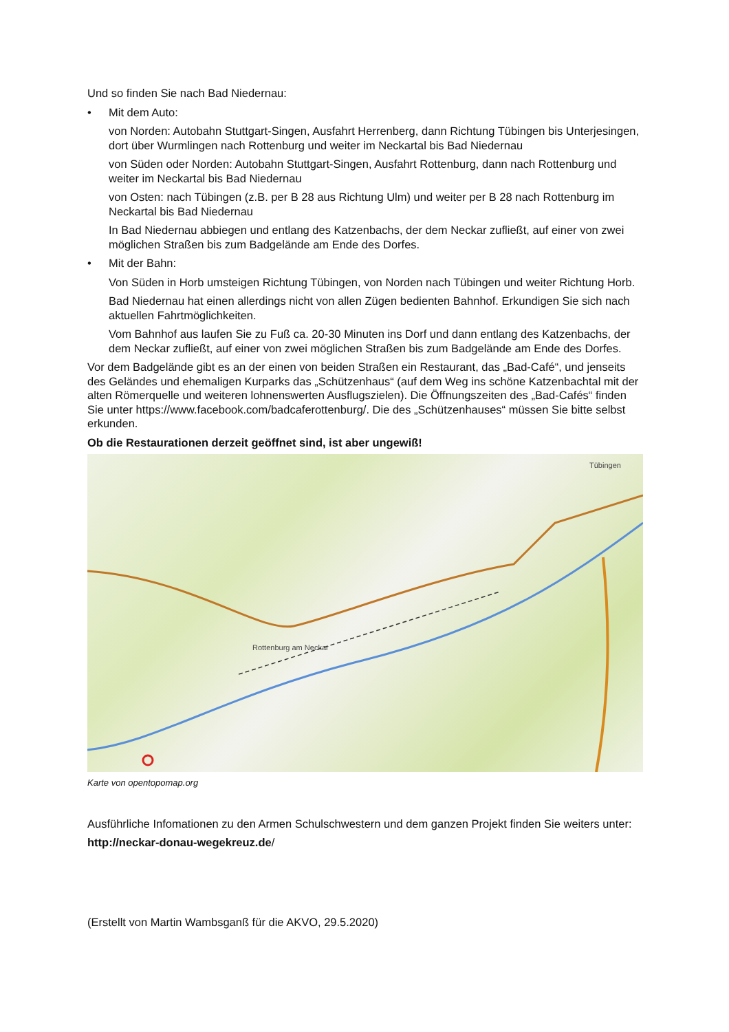Und so finden Sie nach Bad Niedernau:
• Mit dem Auto:
von Norden: Autobahn Stuttgart-Singen, Ausfahrt Herrenberg, dann Richtung Tübingen bis Unterjesingen, dort über Wurmlingen nach Rottenburg und weiter im Neckartal bis Bad Niedernau
von Süden oder Norden: Autobahn Stuttgart-Singen, Ausfahrt Rottenburg, dann nach Rottenburg und weiter im Neckartal bis Bad Niedernau
von Osten: nach Tübingen (z.B. per B 28 aus Richtung Ulm) und weiter per B 28 nach Rottenburg im Neckartal bis Bad Niedernau
In Bad Niedernau abbiegen und entlang des Katzenbachs, der dem Neckar zufließt, auf einer von zwei möglichen Straßen bis zum Badgelände am Ende des Dorfes.
• Mit der Bahn:
Von Süden in Horb umsteigen Richtung Tübingen, von Norden nach Tübingen und weiter Richtung Horb.
Bad Niedernau hat einen allerdings nicht von allen Zügen bedienten Bahnhof. Erkundigen Sie sich nach aktuellen Fahrtmöglichkeiten.
Vom Bahnhof aus laufen Sie zu Fuß ca. 20-30 Minuten ins Dorf und dann entlang des Katzenbachs, der dem Neckar zufließt, auf einer von zwei möglichen Straßen bis zum Badgelände am Ende des Dorfes.
Vor dem Badgelände gibt es an der einen von beiden Straßen ein Restaurant, das „Bad-Café“, und jenseits des Geländes und ehemaligen Kurparks das „Schützenhaus“ (auf dem Weg ins schöne Katzenbachtal mit der alten Römerquelle und weiteren lohnenswerten Ausflugszielen). Die Öffnungszeiten des „Bad-Cafés“ finden Sie unter https://www.facebook.com/badcaferottenburg/. Die des „Schützenhauses“ müssen Sie bitte selbst erkunden.
Ob die Restaurationen derzeit geöffnet sind, ist aber ungewiß!
Rottenburg am Neckar
Tübingen
Karte von opentopomap.org
Ausführliche Infomationen zu den Armen Schulschwestern und dem ganzen Projekt finden Sie weiters unter:
http://neckar-donau-wegekreuz.de/
(Erstellt von Martin Wambsganß für die AKVO, 29.5.2020)